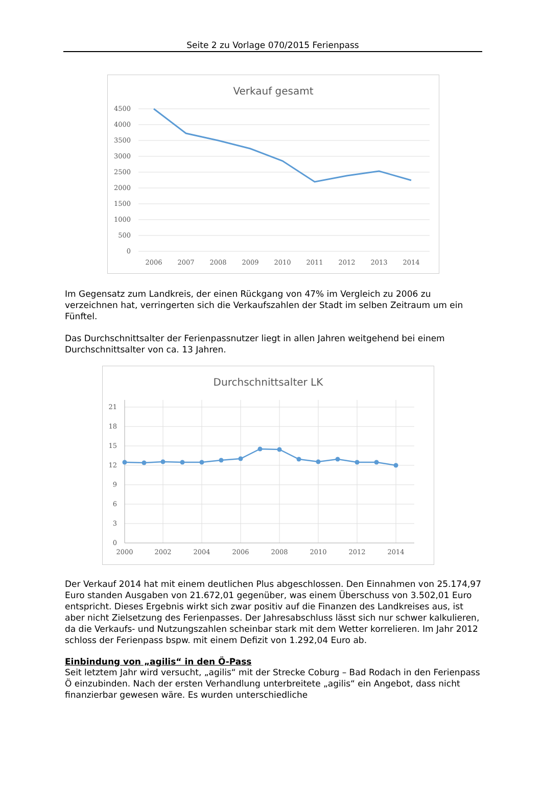Seite 2 zu Vorlage 070/2015 Ferienpass
Verkauf gesamt
4500
4000
3500
3000
2500
2000
1500
1000
500
0
2006
2007
2008
2009
2010
2011
2012
2013
2014
Im Gegensatz zum Landkreis, der einen Rückgang von 47% im Vergleich zu 2006 zu verzeichnen hat, verringerten sich die Verkaufszahlen der Stadt im selben Zeitraum um ein Fünftel.
Das Durchschnittsalter der Ferienpassnutzer liegt in allen Jahren weitgehend bei einem Durchschnittsalter von ca. 13 Jahren.
Durchschnittsalter LK
21
18
15
12
9
6
3
0
2000
2002
2004
2006
2008
2010
2012
2014
Der Verkauf 2014 hat mit einem deutlichen Plus abgeschlossen. Den Einnahmen von 25.174,97 Euro standen Ausgaben von 21.672,01 gegenüber, was einem Überschuss von 3.502,01 Euro entspricht. Dieses Ergebnis wirkt sich zwar positiv auf die Finanzen des Landkreises aus, ist aber nicht Zielsetzung des Ferienpasses. Der Jahresabschluss lässt sich nur schwer kalkulieren, da die Verkaufs- und Nutzungszahlen scheinbar stark mit dem Wetter korrelieren. Im Jahr 2012 schloss der Ferienpass bspw. mit einem Defizit von 1.292,04 Euro ab.
Einbindung von „agilis“ in den Ö-Pass
Seit letztem Jahr wird versucht, „agilis“ mit der Strecke Coburg – Bad Rodach in den Ferienpass Ö einzubinden. Nach der ersten Verhandlung unterbreitete „agilis“ ein Angebot, dass nicht finanzierbar gewesen wäre. Es wurden unterschiedliche